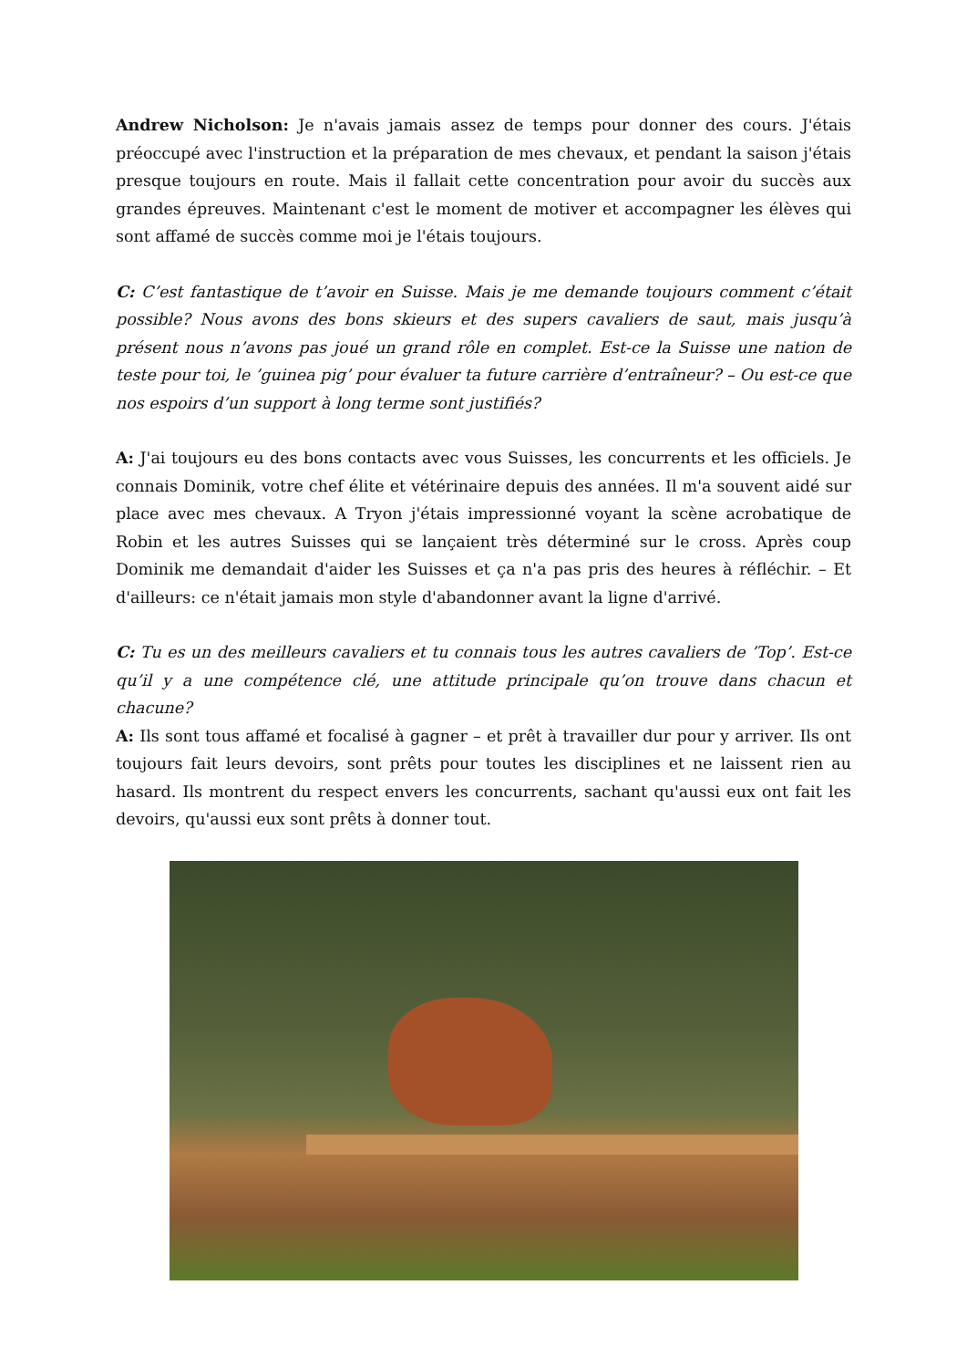Andrew Nicholson: Je n'avais jamais assez de temps pour donner des cours. J'étais préoccupé avec l'instruction et la préparation de mes chevaux, et pendant la saison j'étais presque toujours en route. Mais il fallait cette concentration pour avoir du succès aux grandes épreuves. Maintenant c'est le moment de motiver et accompagner les élèves qui sont affamé de succès comme moi je l'étais toujours.
C: C’est fantastique de t’avoir en Suisse. Mais je me demande toujours comment c’était possible? Nous avons des bons skieurs et des supers cavaliers de saut, mais jusqu’à présent nous n’avons pas joué un grand rôle en complet. Est-ce la Suisse une nation de teste pour toi, le ’guinea pig’ pour évaluer ta future carrière d’entraîneur? – Ou est-ce que nos espoirs d’un support à long terme sont justifiés?
A: J'ai toujours eu des bons contacts avec vous Suisses, les concurrents et les officiels. Je connais Dominik, votre chef élite et vétérinaire depuis des années. Il m'a souvent aidé sur place avec mes chevaux. A Tryon j'étais impressionné voyant la scène acrobatique de Robin et les autres Suisses qui se lançaient très déterminé sur le cross. Après coup Dominik me demandait d'aider les Suisses et ça n'a pas pris des heures à réfléchir. – Et d'ailleurs: ce n'était jamais mon style d'abandonner avant la ligne d'arrivé.
C: Tu es un des meilleurs cavaliers et tu connais tous les autres cavaliers de ’Top’. Est-ce qu’il y a une compétence clé, une attitude principale qu’on trouve dans chacun et chacune?
A: Ils sont tous affamé et focalisé à gagner – et prêt à travailler dur pour y arriver. Ils ont toujours fait leurs devoirs, sont prêts pour toutes les disciplines et ne laissent rien au hasard. Ils montrent du respect envers les concurrents, sachant qu'aussi eux ont fait les devoirs, qu'aussi eux sont prêts à donner tout.